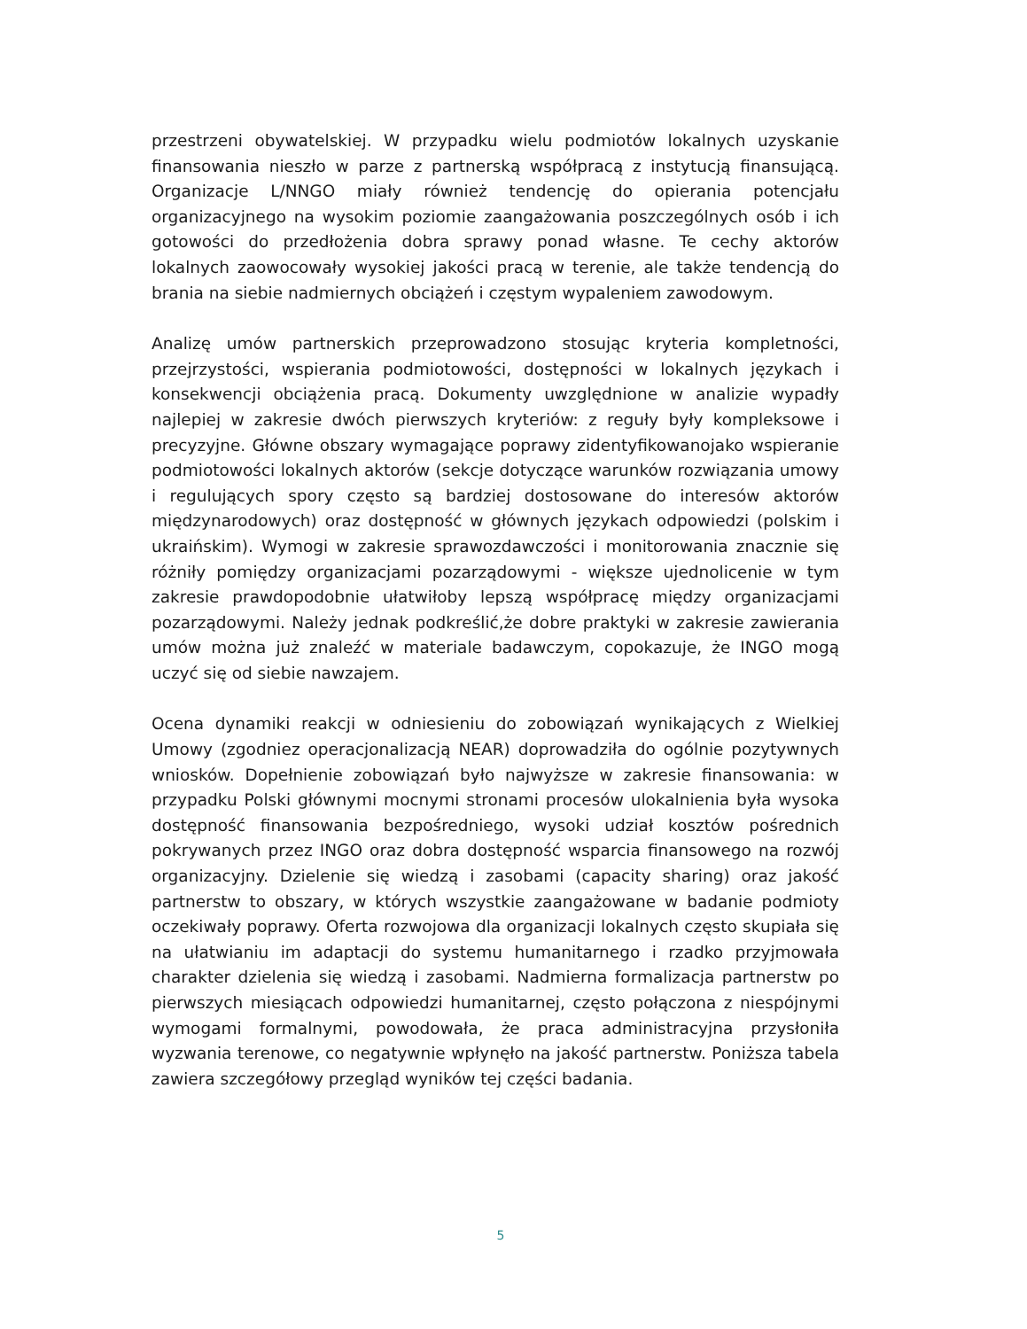przestrzeni obywatelskiej. W przypadku wielu podmiotów lokalnych uzyskanie finansowania nieszło w parze z partnerską współpracą z instytucją finansującą. Organizacje L/NNGO miały również tendencję do opierania potencjału organizacyjnego na wysokim poziomie zaangażowania poszczególnych osób i ich gotowości do przedłożenia dobra sprawy ponad własne. Te cechy aktorów lokalnych zaowocowały wysokiej jakości pracą w terenie, ale także tendencją do brania na siebie nadmiernych obciążeń i częstym wypaleniem zawodowym.
Analizę umów partnerskich przeprowadzono stosując kryteria kompletności, przejrzystości, wspierania podmiotowości, dostępności w lokalnych językach i konsekwencji obciążenia pracą. Dokumenty uwzględnione w analizie wypadły najlepiej w zakresie dwóch pierwszych kryteriów: z reguły były kompleksowe i precyzyjne. Główne obszary wymagające poprawy zidentyfikowanojako wspieranie podmiotowości lokalnych aktorów (sekcje dotyczące warunków rozwiązania umowy i regulujących spory często są bardziej dostosowane do interesów aktorów międzynarodowych) oraz dostępność w głównych językach odpowiedzi (polskim i ukraińskim). Wymogi w zakresie sprawozdawczości i monitorowania znacznie się różniły pomiędzy organizacjami pozarządowymi - większe ujednolicenie w tym zakresie prawdopodobnie ułatwiłoby lepszą współpracę między organizacjami pozarządowymi. Należy jednak podkreślić,że dobre praktyki w zakresie zawierania umów można już znaleźć w materiale badawczym, copokazuje, że INGO mogą uczyć się od siebie nawzajem.
Ocena dynamiki reakcji w odniesieniu do zobowiązań wynikających z Wielkiej Umowy (zgodniez operacjonalizacją NEAR) doprowadziła do ogólnie pozytywnych wniosków. Dopełnienie zobowiązań było najwyższe w zakresie finansowania: w przypadku Polski głównymi mocnymi stronami procesów ulokalnienia była wysoka dostępność finansowania bezpośredniego, wysoki udział kosztów pośrednich pokrywanych przez INGO oraz dobra dostępność wsparcia finansowego na rozwój organizacyjny. Dzielenie się wiedzą i zasobami (capacity sharing) oraz jakość partnerstw to obszary, w których wszystkie zaangażowane w badanie podmioty oczekiwały poprawy. Oferta rozwojowa dla organizacji lokalnych często skupiała się na ułatwianiu im adaptacji do systemu humanitarnego i rzadko przyjmowała charakter dzielenia się wiedzą i zasobami. Nadmierna formalizacja partnerstw po pierwszych miesiącach odpowiedzi humanitarnej, często połączona z niespójnymi wymogami formalnymi, powodowała, że praca administracyjna przysłoniła wyzwania terenowe, co negatywnie wpłynęło na jakość partnerstw. Poniższa tabela zawiera szczegółowy przegląd wyników tej części badania.
5